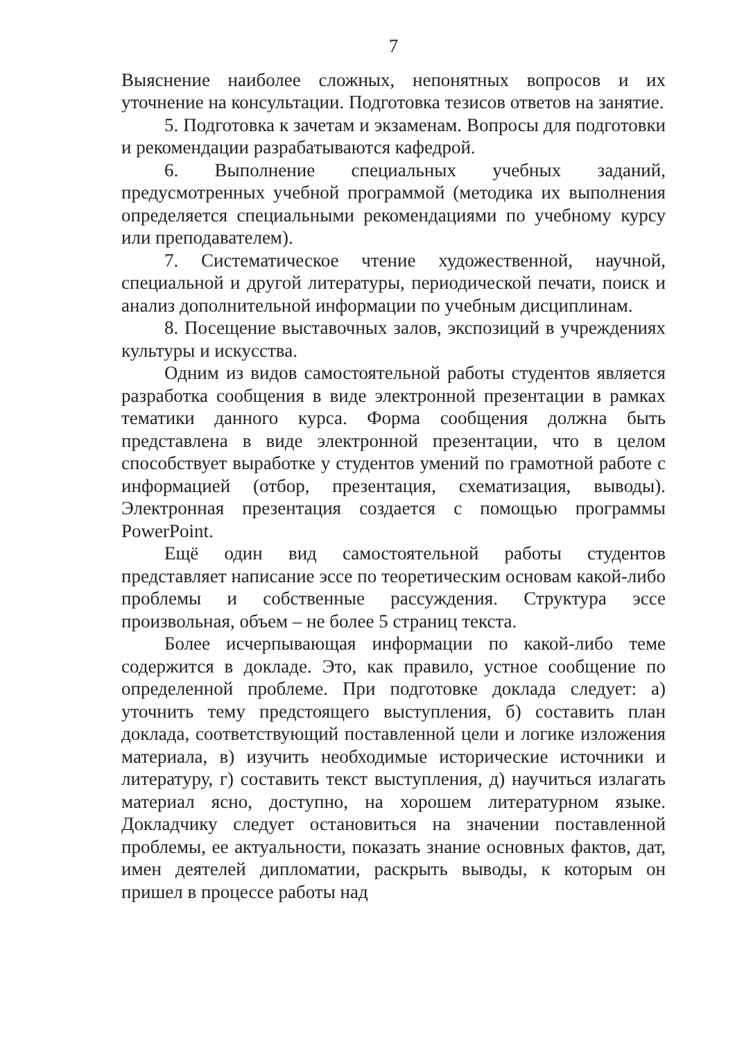7
Выяснение наиболее сложных, непонятных вопросов и их уточнение на консультации. Подготовка тезисов ответов на занятие.
5. Подготовка к зачетам и экзаменам. Вопросы для подготовки и рекомендации разрабатываются кафедрой.
6. Выполнение специальных учебных заданий, предусмотренных учебной программой (методика их выполнения определяется специальными рекомендациями по учебному курсу или преподавателем).
7. Систематическое чтение художественной, научной, специальной и другой литературы, периодической печати, поиск и анализ дополнительной информации по учебным дисциплинам.
8. Посещение выставочных залов, экспозиций в учреждениях культуры и искусства.
Одним из видов самостоятельной работы студентов является разработка сообщения в виде электронной презентации в рамках тематики данного курса. Форма сообщения должна быть представлена в виде электронной презентации, что в целом способствует выработке у студентов умений по грамотной работе с информацией (отбор, презентация, схематизация, выводы). Электронная презентация создается с помощью программы PowerPoint.
Ещё один вид самостоятельной работы студентов представляет написание эссе по теоретическим основам какой-либо проблемы и собственные рассуждения. Структура эссе произвольная, объем – не более 5 страниц текста.
Более исчерпывающая информации по какой-либо теме содержится в докладе. Это, как правило, устное сообщение по определенной проблеме. При подготовке доклада следует: а) уточнить тему предстоящего выступления, б) составить план доклада, соответствующий поставленной цели и логике изложения материала, в) изучить необходимые исторические источники и литературу, г) составить текст выступления, д) научиться излагать материал ясно, доступно, на хорошем литературном языке. Докладчику следует остановиться на значении поставленной проблемы, ее актуальности, показать знание основных фактов, дат, имен деятелей дипломатии, раскрыть выводы, к которым он пришел в процессе работы над